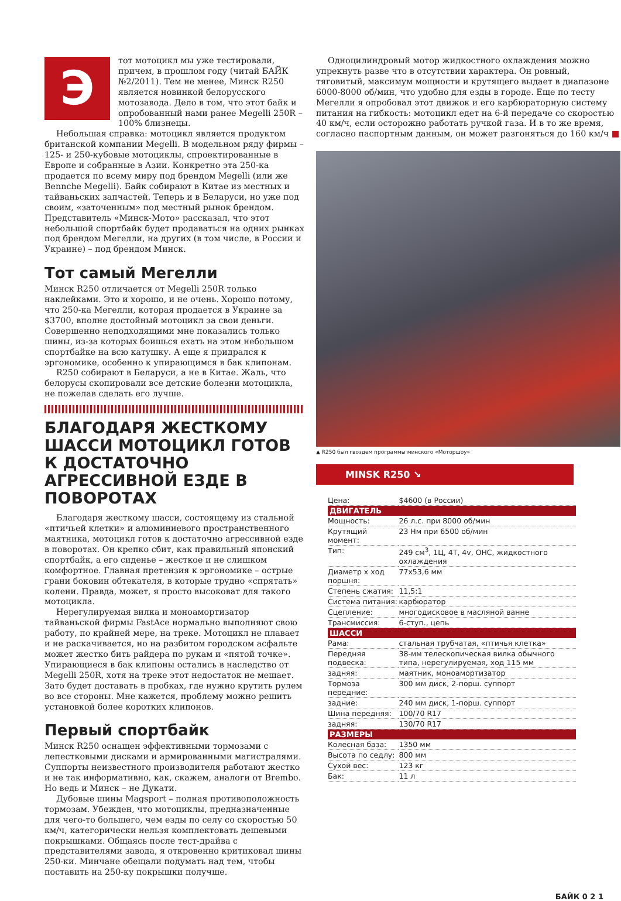Э
тот мотоцикл мы уже тестировали, причем, в прошлом году (читай БАЙК №2/2011). Тем не менее, Минск R250 является новинкой белорусского мотозавода. Дело в том, что этот байк и опробованный нами ранее Megelli 250R – 100% близнецы.
Небольшая справка: мотоцикл является продуктом британской компании Megelli. В модельном ряду фирмы – 125- и 250-кубовые мотоциклы, спроектированные в Европе и собранные в Азии. Конкретно эта 250-ка продается по всему миру под брендом Megelli (или же Bennche Megelli). Байк собирают в Китае из местных и тайваньских запчастей. Теперь и в Беларуси, но уже под своим, «заточенным» под местный рынок брендом. Представитель «Минск-Мото» рассказал, что этот небольшой спортбайк будет продаваться на одних рынках под брендом Мегелли, на других (в том числе, в России и Украине) – под брендом Минск.
Тот самый Мегелли
Минск R250 отличается от Megelli 250R только наклейками. Это и хорошо, и не очень. Хорошо потому, что 250-ка Мегелли, которая продается в Украине за $3700, вполне достойный мотоцикл за свои деньги. Совершенно неподходящими мне показались только шины, из-за которых боишься ехать на этом небольшом спортбайке на всю катушку. А еще я придрался к эргономике, особенно к упирающимся в бак клипонам.
R250 собирают в Беларуси, а не в Китае. Жаль, что белорусы скопировали все детские болезни мотоцикла, не пожелав сделать его лучше.
БЛАГОДАРЯ ЖЕСТКОМУ ШАССИ МОТОЦИКЛ ГОТОВ К ДОСТАТОЧНО АГРЕССИВНОЙ ЕЗДЕ В ПОВОРОТАХ
Благодаря жесткому шасси, состоящему из стальной «птичьей клетки» и алюминиевого пространственного маятника, мотоцикл готов к достаточно агрессивной езде в поворотах. Он крепко сбит, как правильный японский спортбайк, а его сиденье – жесткое и не слишком комфортное. Главная претензия к эргономике – острые грани боковин обтекателя, в которые трудно «спрятать» колени. Правда, может, я просто высоковат для такого мотоцикла.
Нерегулируемая вилка и моноамортизатор тайваньской фирмы FastAce нормально выполняют свою работу, по крайней мере, на треке. Мотоцикл не плавает и не раскачивается, но на разбитом городском асфальте может жестко бить райдера по рукам и «пятой точке». Упирающиеся в бак клипоны остались в наследство от Megelli 250R, хотя на треке этот недостаток не мешает. Зато будет доставать в пробках, где нужно крутить рулем во все стороны. Мне кажется, проблему можно решить установкой более коротких клипонов.
Первый спортбайк
Минск R250 оснащен эффективными тормозами с лепестковыми дисками и армированными магистралями. Суппорты неизвестного производителя работают жестко и не так информативно, как, скажем, аналоги от Brembo. Но ведь и Минск – не Дукати.
Дубовые шины Magsport – полная противоположность тормозам. Убежден, что мотоциклы, предназначенные для чего-то большего, чем езды по селу со скоростью 50 км/ч, категорически нельзя комплектовать дешевыми покрышками. Общаясь после тест-драйва с представителями завода, я откровенно критиковал шины 250-ки. Минчане обещали подумать над тем, чтобы поставить на 250-ку покрышки получше.
Одноцилиндровый мотор жидкостного охлаждения можно упрекнуть разве что в отсутствии характера. Он ровный, тяговитый, максимум мощности и крутящего выдает в диапазоне 6000-8000 об/мин, что удобно для езды в городе. Еще по тесту Мегелли я опробовал этот движок и его карбюраторную систему питания на гибкость: мотоцикл едет на 6-й передаче со скоростью 40 км/ч, если осторожно работать ручкой газа. И в то же время, согласно паспортным данным, он может разгоняться до 160 км/ч ■
▲ R250 был гвоздем программы минского «Моторшоу»
MINSK R250 ↘
| Цена: | $4600 (в России) |
| ДВИГАТЕЛЬ | |
| Мощность: | 26 л.с. при 8000 об/мин |
| Крутящий момент: | 23 Нм при 6500 об/мин |
| Тип: | 249 см<sup>3</sup>, 1Ц, 4T, 4v, OHC, жидкостного охлаждения |
| Диаметр х ход поршня: | 77x53,6 мм |
| Степень сжатия: | 11,5:1 |
| Система питания: | карбюратор |
| Сцепление: | многодисковое в масляной ванне |
| Трансмиссия: | 6-ступ., цепь |
| ШАССИ | |
| Рама: | стальная трубчатая, «птичья клетка» |
| Передняя подвеска: | 38-мм телескопическая вилка обычного типа, нерегулируемая, ход 115 мм |
| задняя: | маятник, моноамортизатор |
| Тормоза передние: | 300 мм диск, 2-порш. суппорт |
| задние: | 240 мм диск, 1-порш. суппорт |
| Шина передняя: | 100/70 R17 |
| задняя: | 130/70 R17 |
| РАЗМЕРЫ | |
| Колесная база: | 1350 мм |
| Высота по седлу: | 800 мм |
| Сухой вес: | 123 кг |
| Бак: | 11 л |
БАЙК 0 2 1